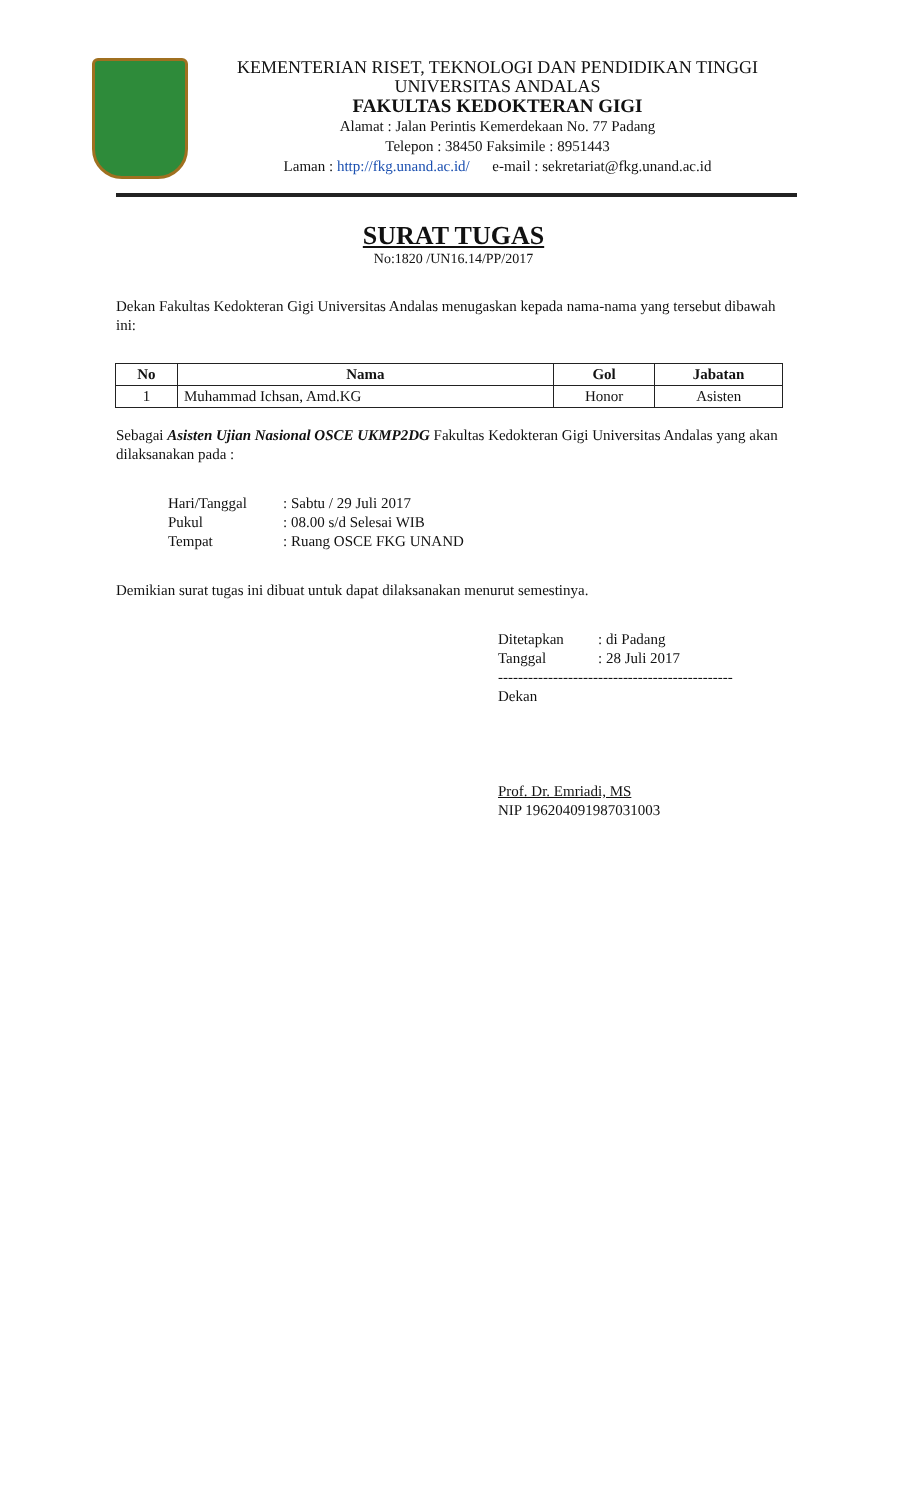KEMENTERIAN RISET, TEKNOLOGI DAN PENDIDIKAN TINGGI
UNIVERSITAS ANDALAS
FAKULTAS KEDOKTERAN GIGI
Alamat : Jalan Perintis Kemerdekaan No. 77 Padang
Telepon : 38450 Faksimile : 8951443
Laman : http://fkg.unand.ac.id/ e-mail : sekretariat@fkg.unand.ac.id
SURAT TUGAS
No:1820 /UN16.14/PP/2017
Dekan Fakultas Kedokteran Gigi Universitas Andalas menugaskan kepada nama-nama yang tersebut dibawah ini:
| No | Nama | Gol | Jabatan |
| --- | --- | --- | --- |
| 1 | Muhammad Ichsan, Amd.KG | Honor | Asisten |
Sebagai Asisten Ujian Nasional OSCE UKMP2DG Fakultas Kedokteran Gigi Universitas Andalas yang akan dilaksanakan pada :
Hari/Tanggal: Sabtu / 29 Juli 2017
Pukul: 08.00 s/d Selesai WIB
Tempat: Ruang OSCE FKG UNAND
Demikian surat tugas ini dibuat untuk dapat dilaksanakan menurut semestinya.
Ditetapkan: di Padang
Tanggal: 28 Juli 2017
-----------------------------------------------
Dekan
Prof. Dr. Emriadi, MS
NIP 196204091987031003